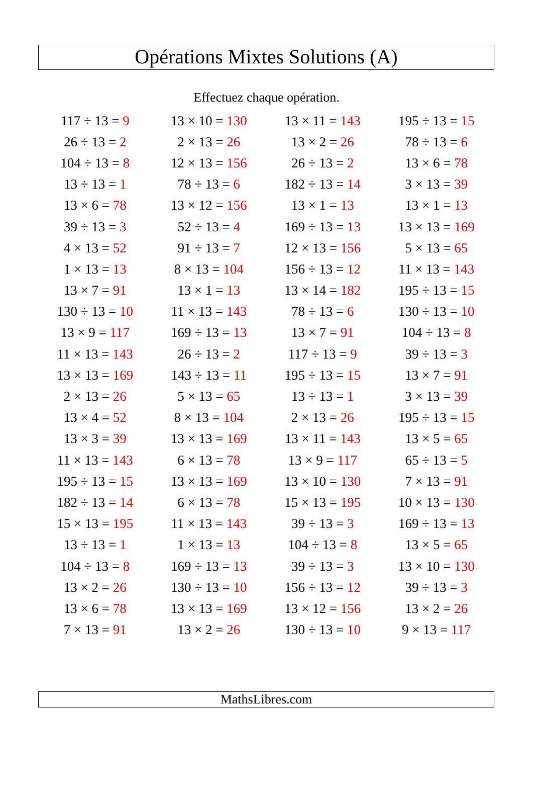Opérations Mixtes Solutions (A)
Effectuez chaque opération.
| 117 ÷ 13 = 9 | 13 × 10 = 130 | 13 × 11 = 143 | 195 ÷ 13 = 15 |
| 26 ÷ 13 = 2 | 2 × 13 = 26 | 13 × 2 = 26 | 78 ÷ 13 = 6 |
| 104 ÷ 13 = 8 | 12 × 13 = 156 | 26 ÷ 13 = 2 | 13 × 6 = 78 |
| 13 ÷ 13 = 1 | 78 ÷ 13 = 6 | 182 ÷ 13 = 14 | 3 × 13 = 39 |
| 13 × 6 = 78 | 13 × 12 = 156 | 13 × 1 = 13 | 13 × 1 = 13 |
| 39 ÷ 13 = 3 | 52 ÷ 13 = 4 | 169 ÷ 13 = 13 | 13 × 13 = 169 |
| 4 × 13 = 52 | 91 ÷ 13 = 7 | 12 × 13 = 156 | 5 × 13 = 65 |
| 1 × 13 = 13 | 8 × 13 = 104 | 156 ÷ 13 = 12 | 11 × 13 = 143 |
| 13 × 7 = 91 | 13 × 1 = 13 | 13 × 14 = 182 | 195 ÷ 13 = 15 |
| 130 ÷ 13 = 10 | 11 × 13 = 143 | 78 ÷ 13 = 6 | 130 ÷ 13 = 10 |
| 13 × 9 = 117 | 169 ÷ 13 = 13 | 13 × 7 = 91 | 104 ÷ 13 = 8 |
| 11 × 13 = 143 | 26 ÷ 13 = 2 | 117 ÷ 13 = 9 | 39 ÷ 13 = 3 |
| 13 × 13 = 169 | 143 ÷ 13 = 11 | 195 ÷ 13 = 15 | 13 × 7 = 91 |
| 2 × 13 = 26 | 5 × 13 = 65 | 13 ÷ 13 = 1 | 3 × 13 = 39 |
| 13 × 4 = 52 | 8 × 13 = 104 | 2 × 13 = 26 | 195 ÷ 13 = 15 |
| 13 × 3 = 39 | 13 × 13 = 169 | 13 × 11 = 143 | 13 × 5 = 65 |
| 11 × 13 = 143 | 6 × 13 = 78 | 13 × 9 = 117 | 65 ÷ 13 = 5 |
| 195 ÷ 13 = 15 | 13 × 13 = 169 | 13 × 10 = 130 | 7 × 13 = 91 |
| 182 ÷ 13 = 14 | 6 × 13 = 78 | 15 × 13 = 195 | 10 × 13 = 130 |
| 15 × 13 = 195 | 11 × 13 = 143 | 39 ÷ 13 = 3 | 169 ÷ 13 = 13 |
| 13 ÷ 13 = 1 | 1 × 13 = 13 | 104 ÷ 13 = 8 | 13 × 5 = 65 |
| 104 ÷ 13 = 8 | 169 ÷ 13 = 13 | 39 ÷ 13 = 3 | 13 × 10 = 130 |
| 13 × 2 = 26 | 130 ÷ 13 = 10 | 156 ÷ 13 = 12 | 39 ÷ 13 = 3 |
| 13 × 6 = 78 | 13 × 13 = 169 | 13 × 12 = 156 | 13 × 2 = 26 |
| 7 × 13 = 91 | 13 × 2 = 26 | 130 ÷ 13 = 10 | 9 × 13 = 117 |
MathsLibres.com